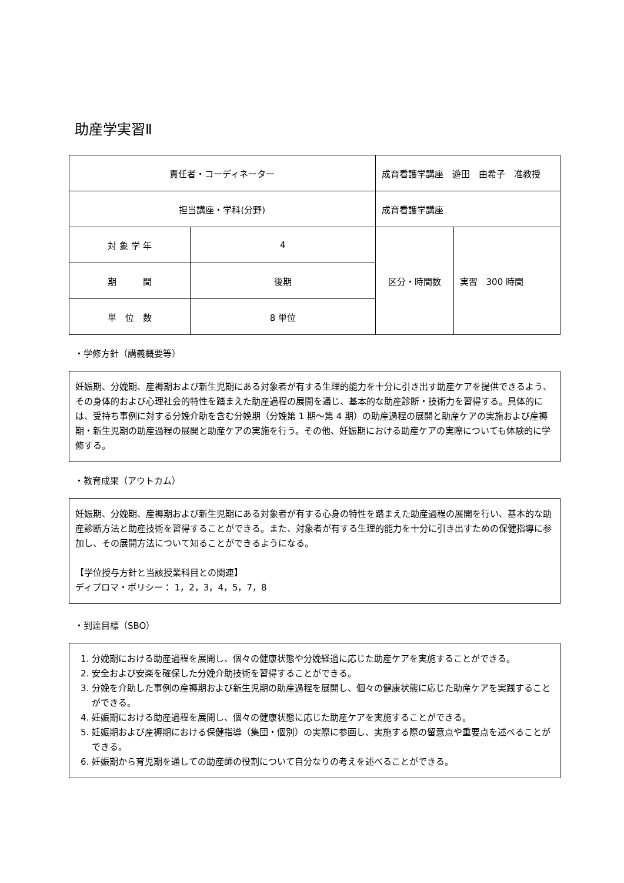助産学実習Ⅱ
| 責任者・コーディネーター | | 成育看護学講座 遊田 由希子 准教授 | | |
| 担当講座・学科(分野) | | 成育看護学講座 | | |
| 対 象 学 年 | 4 | | 区分・時間数 | 実習 300 時間 |
| 期 間 | 後期 | | | |
| 単 位 数 | 8 単位 | | | |
・学修方針（講義概要等）
妊娠期、分娩期、産褥期および新生児期にある対象者が有する生理的能力を十分に引き出す助産ケアを提供できるよう、その身体的および心理社会的特性を踏まえた助産過程の展開を通じ、基本的な助産診断・技術力を習得する。具体的には、受持ち事例に対する分娩介助を含む分娩期（分娩第 1 期～第 4 期）の助産過程の展開と助産ケアの実施および産褥期・新生児期の助産過程の展開と助産ケアの実施を行う。その他、妊娠期における助産ケアの実際についても体験的に学修する。
・教育成果（アウトカム）
妊娠期、分娩期、産褥期および新生児期にある対象者が有する心身の特性を踏まえた助産過程の展開を行い、基本的な助産診断方法と助産技術を習得することができる。また、対象者が有する生理的能力を十分に引き出すための保健指導に参加し、その展開方法について知ることができるようになる。
【学位授与方針と当該授業科目との関連】
ディプロマ・ポリシー： 1，2，3，4，5，7，8
・到達目標（SBO）
1. 分娩期における助産過程を展開し、個々の健康状態や分娩経過に応じた助産ケアを実施することができる。
2. 安全および安楽を確保した分娩介助技術を習得することができる。
3. 分娩を介助した事例の産褥期および新生児期の助産過程を展開し、個々の健康状態に応じた助産ケアを実践することができる。
4. 妊娠期における助産過程を展開し、個々の健康状態に応じた助産ケアを実施することができる。
5. 妊娠期および産褥期における保健指導（集団・個別）の実際に参画し、実施する際の留意点や重要点を述べることができる。
6. 妊娠期から育児期を通しての助産師の役割について自分なりの考えを述べることができる。